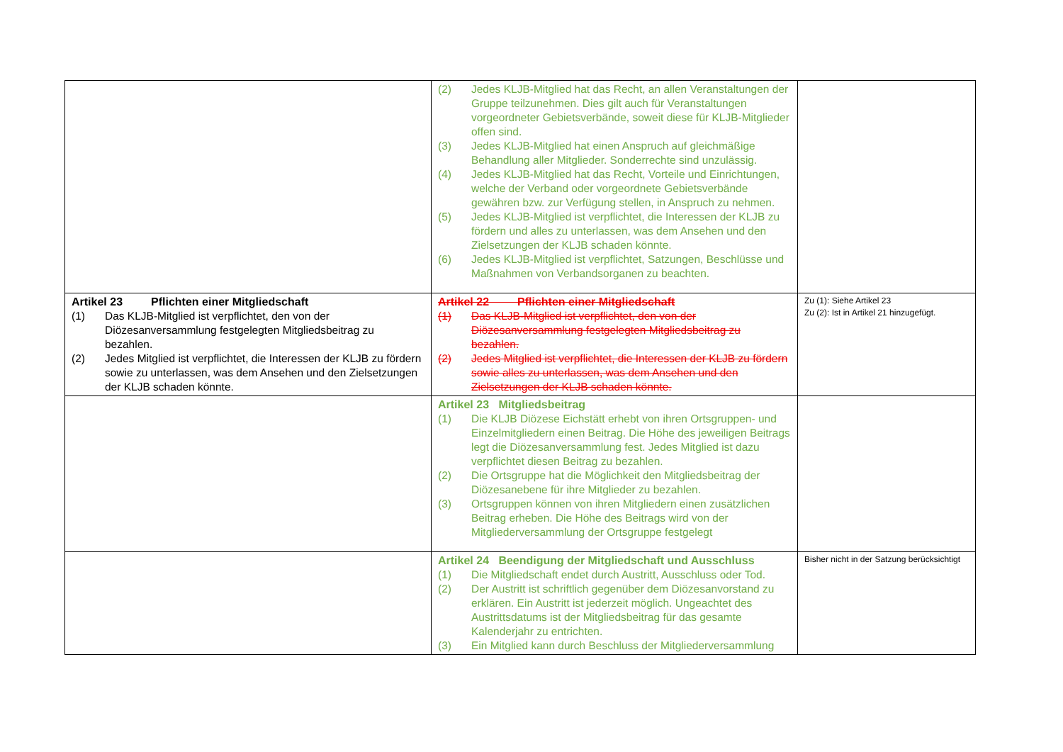| | (2) Jedes KLJB-Mitglied hat das Recht, an allen Veranstaltungen der Gruppe teilzunehmen. Dies gilt auch für Veranstaltungen vorgeordneter Gebietsverbände, soweit diese für KLJB-Mitglieder offen sind. (3) Jedes KLJB-Mitglied hat einen Anspruch auf gleichmäßige Behandlung aller Mitglieder. Sonderrechte sind unzulässig. (4) Jedes KLJB-Mitglied hat das Recht, Vorteile und Einrichtungen, welche der Verband oder vorgeordnete Gebietsverbände gewähren bzw. zur Verfügung stellen, in Anspruch zu nehmen. (5) Jedes KLJB-Mitglied ist verpflichtet, die Interessen der KLJB zu fördern und alles zu unterlassen, was dem Ansehen und den Zielsetzungen der KLJB schaden könnte. (6) Jedes KLJB-Mitglied ist verpflichtet, Satzungen, Beschlüsse und Maßnahmen von Verbandsorganen zu beachten. | |
| Artikel 23 Pflichten einer Mitgliedschaft (1) Das KLJB-Mitglied ist verpflichtet, den von der Diözesanversammlung festgelegten Mitgliedsbeitrag zu bezahlen. (2) Jedes Mitglied ist verpflichtet, die Interessen der KLJB zu fördern sowie zu unterlassen, was dem Ansehen und den Zielsetzungen der KLJB schaden könnte. | Artikel 22 Pflichten einer Mitgliedschaft (1) Das KLJB-Mitglied ist verpflichtet, den von der Diözesanversammlung festgelegten Mitgliedsbeitrag zu bezahlen. (2) Jedes Mitglied ist verpflichtet, die Interessen der KLJB zu fördern sowie alles zu unterlassen, was dem Ansehen und den Zielsetzungen der KLJB schaden könnte. | Zu (1): Siehe Artikel 23 Zu (2): Ist in Artikel 21 hinzugefügt. |
| | Artikel 23 Mitgliedsbeitrag (1) Die KLJB Diözese Eichstätt erhebt von ihren Ortsgruppen- und Einzelmitgliedern einen Beitrag. Die Höhe des jeweiligen Beitrags legt die Diözesanversammlung fest. Jedes Mitglied ist dazu verpflichtet diesen Beitrag zu bezahlen. (2) Die Ortsgruppe hat die Möglichkeit den Mitgliedsbeitrag der Diözesanebene für ihre Mitglieder zu bezahlen. (3) Ortsgruppen können von ihren Mitgliedern einen zusätzlichen Beitrag erheben. Die Höhe des Beitrags wird von der Mitgliederversammlung der Ortsgruppe festgelegt | |
| | Artikel 24 Beendigung der Mitgliedschaft und Ausschluss (1) Die Mitgliedschaft endet durch Austritt, Ausschluss oder Tod. (2) Der Austritt ist schriftlich gegenüber dem Diözesanvorstand zu erklären. Ein Austritt ist jederzeit möglich. Ungeachtet des Austrittsdatums ist der Mitgliedsbeitrag für das gesamte Kalenderjahr zu entrichten. (3) Ein Mitglied kann durch Beschluss der Mitgliederversammlung | Bisher nicht in der Satzung berücksichtigt |